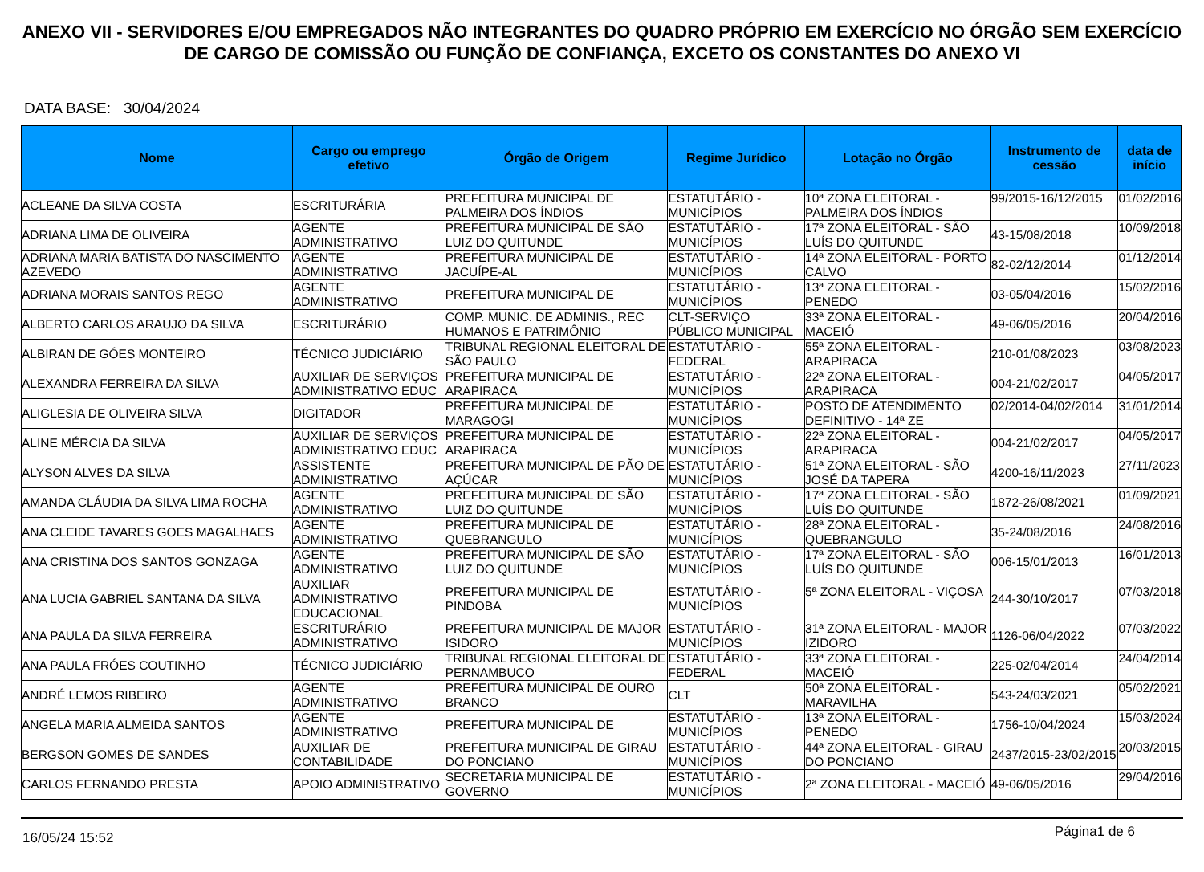ANEXO VII - SERVIDORES E/OU EMPREGADOS NÃO INTEGRANTES DO QUADRO PRÓPRIO EM EXERCÍCIO NO ÓRGÃO SEM EXERCÍCIO DE CARGO DE COMISSÃO OU FUNÇÃO DE CONFIANÇA, EXCETO OS CONSTANTES DO ANEXO VI
DATA BASE: 30/04/2024
| Nome | Cargo ou emprego efetivo | Órgão de Origem | Regime Jurídico | Lotação no Órgão | Instrumento de cessão | data de início |
| --- | --- | --- | --- | --- | --- | --- |
| ACLEANE DA SILVA COSTA | ESCRITURÁRIA | PREFEITURA MUNICIPAL DE PALMEIRA DOS ÍNDIOS | ESTATUTÁRIO - MUNICÍPIOS | 10ª ZONA ELEITORAL - PALMEIRA DOS ÍNDIOS | 99/2015-16/12/2015 | 01/02/2016 |
| ADRIANA LIMA DE OLIVEIRA | AGENTE ADMINISTRATIVO | PREFEITURA MUNICIPAL DE SÃO LUIZ DO QUITUNDE | ESTATUTÁRIO - MUNICÍPIOS | 17ª ZONA ELEITORAL - SÃO LUÍS DO QUITUNDE | 43-15/08/2018 | 10/09/2018 |
| ADRIANA MARIA BATISTA DO NASCIMENTO AZEVEDO | AGENTE ADMINISTRATIVO | PREFEITURA MUNICIPAL DE JACUÍPE-AL | ESTATUTÁRIO - MUNICÍPIOS | 14ª ZONA ELEITORAL - PORTO CALVO | 82-02/12/2014 | 01/12/2014 |
| ADRIANA MORAIS SANTOS REGO | AGENTE ADMINISTRATIVO | PREFEITURA MUNICIPAL DE | ESTATUTÁRIO - MUNICÍPIOS | 13ª ZONA ELEITORAL - PENEDO | 03-05/04/2016 | 15/02/2016 |
| ALBERTO CARLOS ARAUJO DA SILVA | ESCRITURÁRIO | COMP. MUNIC. DE ADMINIS., REC HUMANOS E PATRIMÔNIO | CLT-SERVIÇO PÚBLICO MUNICIPAL | 33ª ZONA ELEITORAL - MACEIÓ | 49-06/05/2016 | 20/04/2016 |
| ALBIRAN DE GÓES MONTEIRO | TÉCNICO JUDICIÁRIO | TRIBUNAL REGIONAL ELEITORAL DE SÃO PAULO | ESTATUTÁRIO - FEDERAL | 55ª ZONA ELEITORAL - ARAPIRACA | 210-01/08/2023 | 03/08/2023 |
| ALEXANDRA FERREIRA DA SILVA | AUXILIAR DE SERVIÇOS ADMINISTRATIVO EDUC | PREFEITURA MUNICIPAL DE ARAPIRACA | ESTATUTÁRIO - MUNICÍPIOS | 22ª ZONA ELEITORAL - ARAPIRACA | 004-21/02/2017 | 04/05/2017 |
| ALIGLESIA DE OLIVEIRA SILVA | DIGITADOR | PREFEITURA MUNICIPAL DE MARAGOGI | ESTATUTÁRIO - MUNICÍPIOS | POSTO DE ATENDIMENTO DEFINITIVO - 14ª ZE | 02/2014-04/02/2014 | 31/01/2014 |
| ALINE MÉRCIA DA SILVA | AUXILIAR DE SERVIÇOS ADMINISTRATIVO EDUC | PREFEITURA MUNICIPAL DE ARAPIRACA | ESTATUTÁRIO - MUNICÍPIOS | 22ª ZONA ELEITORAL - ARAPIRACA | 004-21/02/2017 | 04/05/2017 |
| ALYSON ALVES DA SILVA | ASSISTENTE ADMINISTRATIVO | PREFEITURA MUNICIPAL DE PÃO DE AÇÚCAR | ESTATUTÁRIO - MUNICÍPIOS | 51ª ZONA ELEITORAL - SÃO JOSÉ DA TAPERA | 4200-16/11/2023 | 27/11/2023 |
| AMANDA CLÁUDIA DA SILVA LIMA ROCHA | AGENTE ADMINISTRATIVO | PREFEITURA MUNICIPAL DE SÃO LUIZ DO QUITUNDE | ESTATUTÁRIO - MUNICÍPIOS | 17ª ZONA ELEITORAL - SÃO LUÍS DO QUITUNDE | 1872-26/08/2021 | 01/09/2021 |
| ANA CLEIDE TAVARES GOES MAGALHAES | AGENTE ADMINISTRATIVO | PREFEITURA MUNICIPAL DE QUEBRANGULO | ESTATUTÁRIO - MUNICÍPIOS | 28ª ZONA ELEITORAL - QUEBRANGULO | 35-24/08/2016 | 24/08/2016 |
| ANA CRISTINA DOS SANTOS GONZAGA | AGENTE ADMINISTRATIVO | PREFEITURA MUNICIPAL DE SÃO LUIZ DO QUITUNDE | ESTATUTÁRIO - MUNICÍPIOS | 17ª ZONA ELEITORAL - SÃO LUÍS DO QUITUNDE | 006-15/01/2013 | 16/01/2013 |
| ANA LUCIA GABRIEL SANTANA DA SILVA | AUXILIAR ADMINISTRATIVO EDUCACIONAL | PREFEITURA MUNICIPAL DE PINDOBA | ESTATUTÁRIO - MUNICÍPIOS | 5ª ZONA ELEITORAL - VIÇOSA | 244-30/10/2017 | 07/03/2018 |
| ANA PAULA DA SILVA FERREIRA | ESCRITURÁRIO ADMINISTRATIVO | PREFEITURA MUNICIPAL DE MAJOR ISIDORO | ESTATUTÁRIO - MUNICÍPIOS | 31ª ZONA ELEITORAL - MAJOR IZIDORO | 1126-06/04/2022 | 07/03/2022 |
| ANA PAULA FRÓES COUTINHO | TÉCNICO JUDICIÁRIO | TRIBUNAL REGIONAL ELEITORAL DE PERNAMBUCO | ESTATUTÁRIO - FEDERAL | 33ª ZONA ELEITORAL - MACEIÓ | 225-02/04/2014 | 24/04/2014 |
| ANDRÉ LEMOS RIBEIRO | AGENTE ADMINISTRATIVO | PREFEITURA MUNICIPAL DE OURO BRANCO | CLT | 50ª ZONA ELEITORAL - MARAVILHA | 543-24/03/2021 | 05/02/2021 |
| ANGELA MARIA ALMEIDA SANTOS | AGENTE ADMINISTRATIVO | PREFEITURA MUNICIPAL DE | ESTATUTÁRIO - MUNICÍPIOS | 13ª ZONA ELEITORAL - PENEDO | 1756-10/04/2024 | 15/03/2024 |
| BERGSON GOMES DE SANDES | AUXILIAR DE CONTABILIDADE | PREFEITURA MUNICIPAL DE GIRAU DO PONCIANO | ESTATUTÁRIO - MUNICÍPIOS | 44ª ZONA ELEITORAL - GIRAU DO PONCIANO | 2437/2015-23/02/2015 | 20/03/2015 |
| CARLOS FERNANDO PRESTA | APOIO ADMINISTRATIVO | SECRETARIA MUNICIPAL DE GOVERNO | ESTATUTÁRIO - MUNICÍPIOS | 2ª ZONA ELEITORAL - MACEIÓ | 49-06/05/2016 | 29/04/2016 |
16/05/24 15:52 Página1 de 6